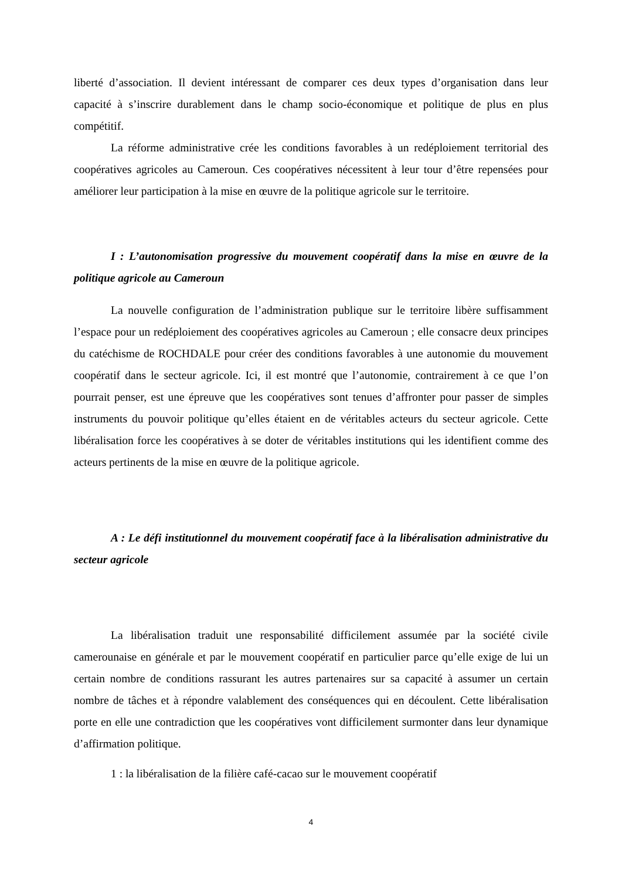liberté d’association. Il devient intéressant de comparer ces deux types d’organisation dans leur capacité à s’inscrire durablement dans le champ socio-économique et politique de plus en plus compétitif.
La réforme administrative crée les conditions favorables à un redéploiement territorial des coopératives agricoles au Cameroun. Ces coopératives nécessitent à leur tour d’être repensées pour améliorer leur participation à la mise en œuvre de la politique agricole sur le territoire.
I : L’autonomisation progressive du mouvement coopératif dans la mise en œuvre de la politique agricole au Cameroun
La nouvelle configuration de l’administration publique sur le territoire libère suffisamment l’espace pour un redéploiement des coopératives agricoles au Cameroun ; elle consacre deux principes du catéchisme de ROCHDALE pour créer des conditions favorables à une autonomie du mouvement coopératif dans le secteur agricole. Ici, il est montré que l’autonomie, contrairement à ce que l’on pourrait penser, est une épreuve que les coopératives sont tenues d’affronter pour passer de simples instruments du pouvoir politique qu’elles étaient en de véritables acteurs du secteur agricole. Cette libéralisation force les coopératives à se doter de véritables institutions qui les identifient comme des acteurs pertinents de la mise en œuvre de la politique agricole.
A : Le défi institutionnel du mouvement coopératif face à la libéralisation administrative du secteur agricole
La libéralisation traduit une responsabilité difficilement assumée par la société civile camerounaise en générale et par le mouvement coopératif en particulier parce qu’elle exige de lui un certain nombre de conditions rassurant les autres partenaires sur sa capacité à assumer un certain nombre de tâches et à répondre valablement des conséquences qui en découlent. Cette libéralisation porte en elle une contradiction que les coopératives vont difficilement surmonter dans leur dynamique d’affirmation politique.
1 : la libéralisation de la filière café-cacao sur le mouvement coopératif
4